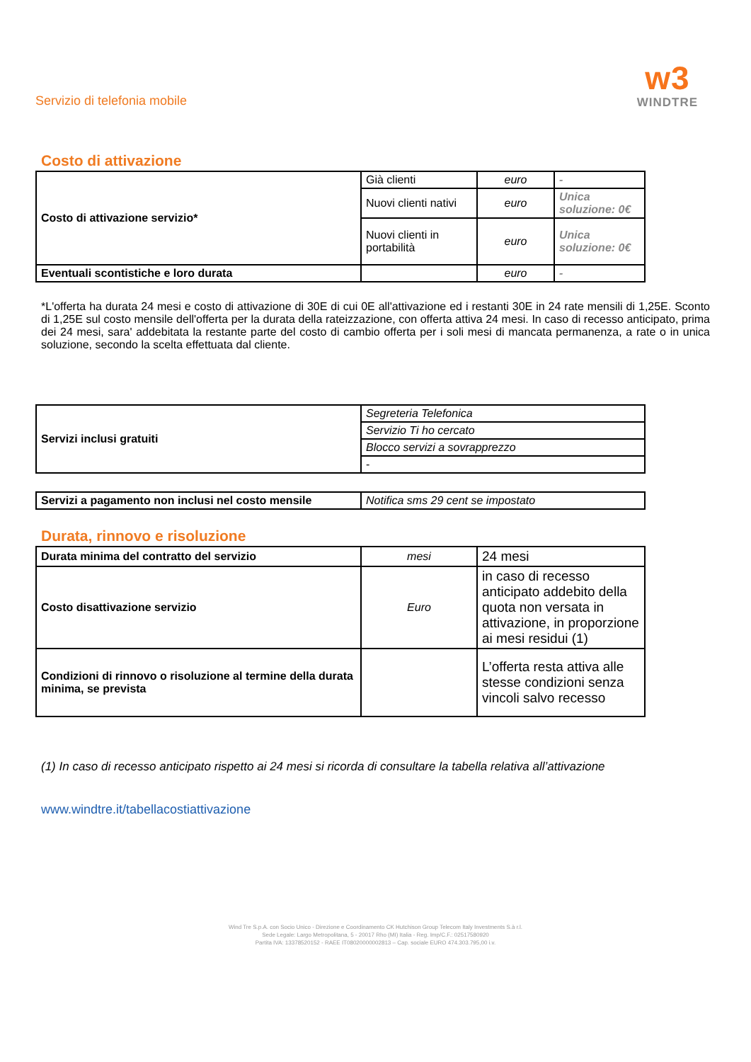Servizio di telefonia mobile
w3
WINDTRE
Costo di attivazione
| Costo di attivazione servizio* | Già clienti | euro | - |
| | Nuovi clienti nativi | euro | Unica soluzione: 0€ |
| | Nuovi clienti in portabilità | euro | Unica soluzione: 0€ |
| Eventuali scontistiche e loro durata | | euro | - |
*L'offerta ha durata 24 mesi e costo di attivazione di 30E di cui 0E all'attivazione ed i restanti 30E in 24 rate mensili di 1,25E. Sconto di 1,25E sul costo mensile dell'offerta per la durata della rateizzazione, con offerta attiva 24 mesi. In caso di recesso anticipato, prima dei 24 mesi, sara' addebitata la restante parte del costo di cambio offerta per i soli mesi di mancata permanenza, a rate o in unica soluzione, secondo la scelta effettuata dal cliente.
| Servizi inclusi gratuiti | Segreteria Telefonica |
| | Servizio Ti ho cercato |
| | Blocco servizi a sovrapprezzo |
| | - |
| Servizi a pagamento non inclusi nel costo mensile | Notifica sms 29 cent se impostato |
Durata, rinnovo e risoluzione
| Durata minima del contratto del servizio | mesi | 24 mesi |
| Costo disattivazione servizio | Euro | in caso di recesso anticipato addebito della quota non versata in attivazione, in proporzione ai mesi residui (1) |
| Condizioni di rinnovo o risoluzione al termine della durata minima, se prevista | | L’offerta resta attiva alle stesse condizioni senza vincoli salvo recesso |
(1) In caso di recesso anticipato rispetto ai 24 mesi si ricorda di consultare la tabella relativa all’attivazione
www.windtre.it/tabellacostiattivazione
Wind Tre S.p.A. con Socio Unico - Direzione e Coordinamento CK Hutchison Group Telecom Italy Investments S.à r.l.
Sede Legale: Largo Metropolitana, 5 - 20017 Rho (MI) Italia - Reg. Imp/C.F.: 02517580920
Partita IVA: 13378520152 - RAEE IT08020000002813 – Cap. sociale EURO 474.303.795,00 i.v.